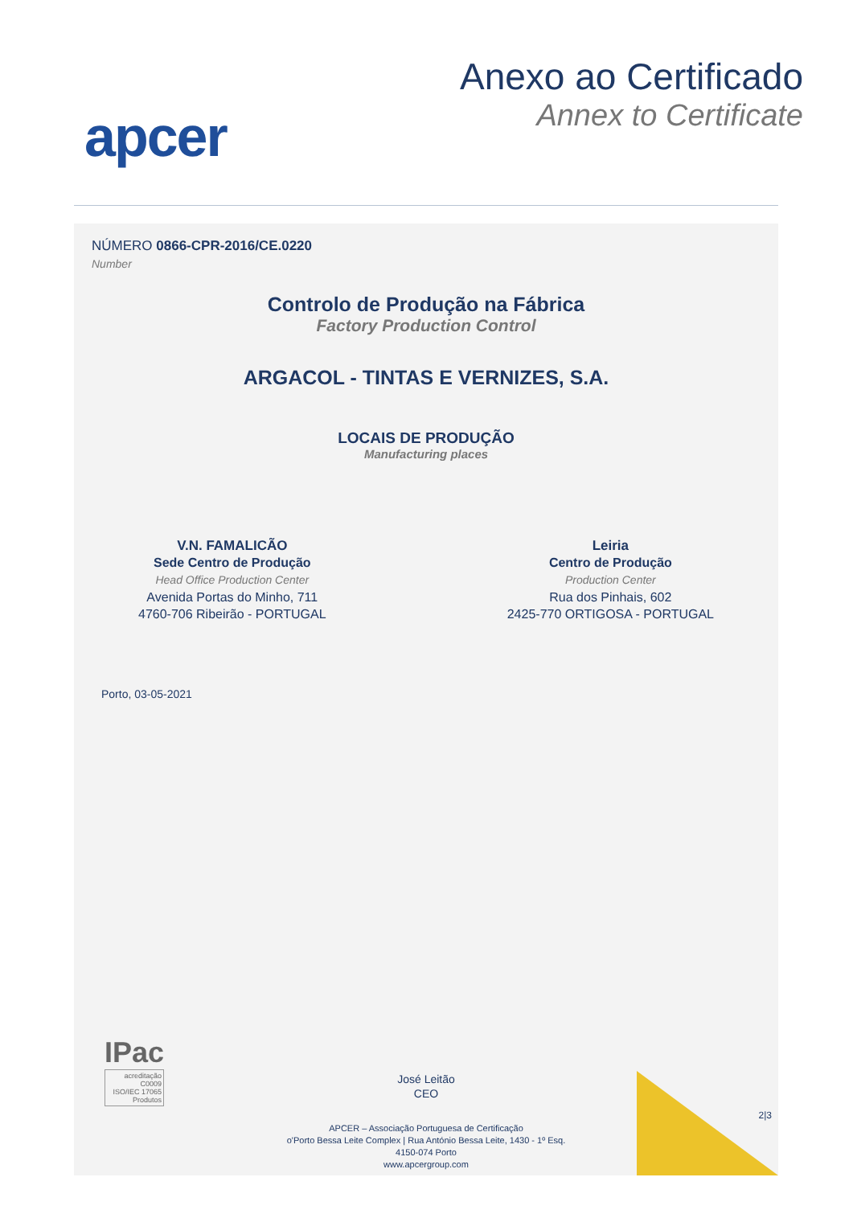apcer
Anexo ao Certificado
Annex to Certificate
NÚMERO 0866-CPR-2016/CE.0220
Number
Controlo de Produção na Fábrica
Factory Production Control
ARGACOL - TINTAS E VERNIZES, S.A.
LOCAIS DE PRODUÇÃO
Manufacturing places
V.N. FAMALICÃO
Sede Centro de Produção
Head Office Production Center
Avenida Portas do Minho, 711
4760-706 Ribeirão - PORTUGAL
Leiria
Centro de Produção
Production Center
Rua dos Pinhais, 602
2425-770 ORTIGOSA - PORTUGAL
Porto, 03-05-2021
IPac
acreditação
C0009
ISO/IEC 17065
Produtos
José Leitão
CEO
2|3
APCER – Associação Portuguesa de Certificação
o'Porto Bessa Leite Complex | Rua António Bessa Leite, 1430 - 1º Esq.
4150-074 Porto
www.apcergroup.com